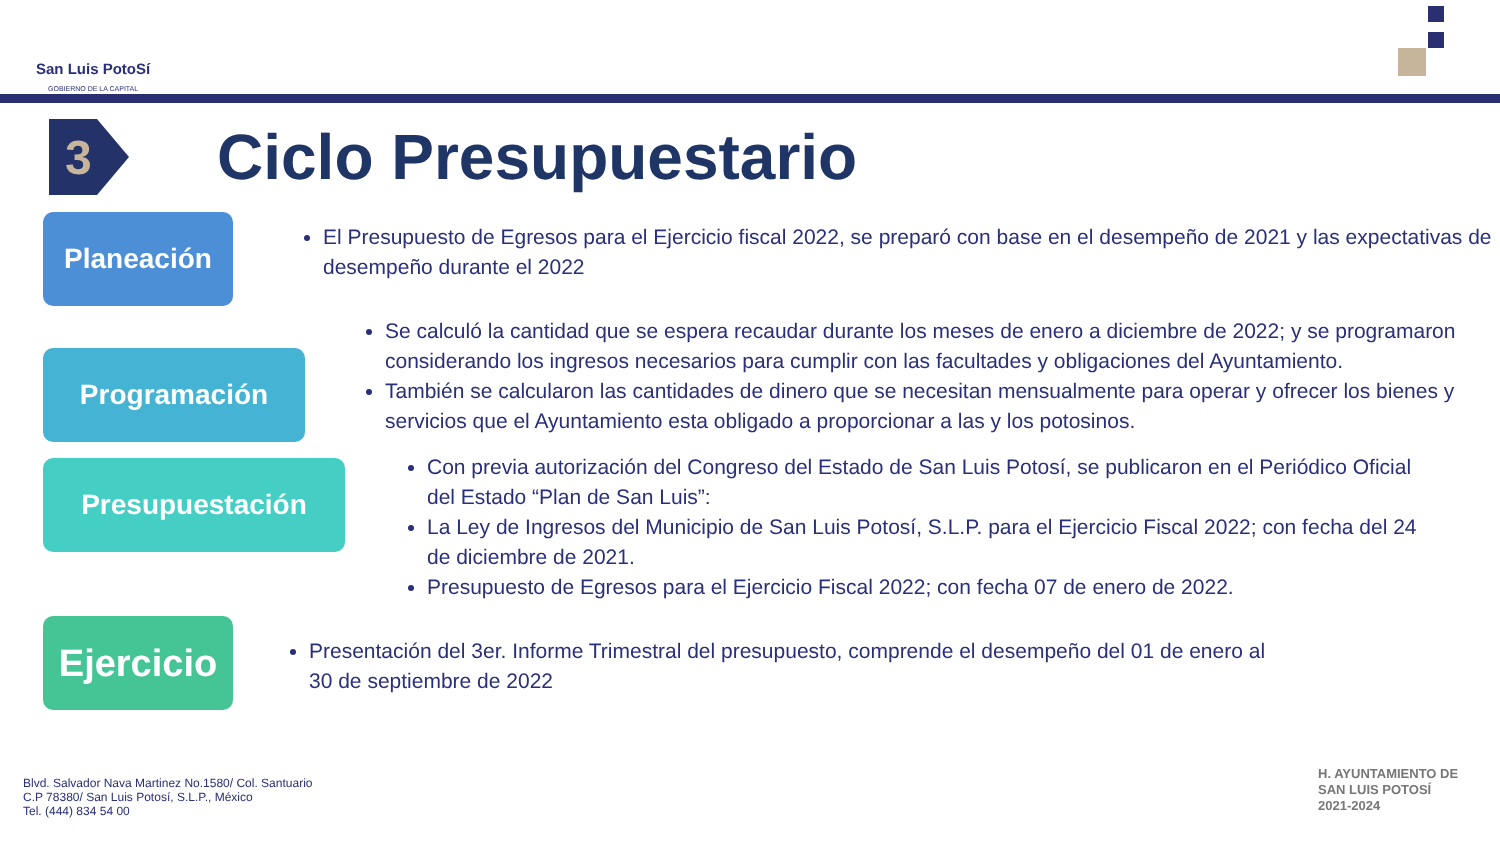San Luis PotoSí
GOBIERNO DE LA CAPITAL
3
Ciclo Presupuestario
Planeación
El Presupuesto de Egresos para el Ejercicio fiscal 2022, se preparó con base en el desempeño de 2021 y las expectativas de desempeño durante el 2022
Programación
Se calculó la cantidad que se espera recaudar durante los meses de enero a diciembre de 2022; y se programaron considerando los ingresos necesarios para cumplir con las facultades y obligaciones del Ayuntamiento.
También se calcularon las cantidades de dinero que se necesitan mensualmente para operar y ofrecer los bienes y servicios que el Ayuntamiento esta obligado a proporcionar a las y los potosinos.
Presupuestación
Con previa autorización del Congreso del Estado de San Luis Potosí, se publicaron en el Periódico Oficial del Estado “Plan de San Luis”:
La Ley de Ingresos del Municipio de San Luis Potosí, S.L.P. para el Ejercicio Fiscal 2022; con fecha del 24 de diciembre de 2021.
Presupuesto de Egresos para el Ejercicio Fiscal 2022; con fecha 07 de enero de 2022.
Ejercicio
Presentación del 3er. Informe Trimestral del presupuesto, comprende el desempeño del 01 de enero al 30 de septiembre de 2022
Blvd. Salvador Nava Martinez No.1580/ Col. Santuario
C.P 78380/ San Luis Potosí, S.L.P., México
Tel. (444) 834 54 00
H. AYUNTAMIENTO DE
SAN LUIS POTOSÍ
2021-2024